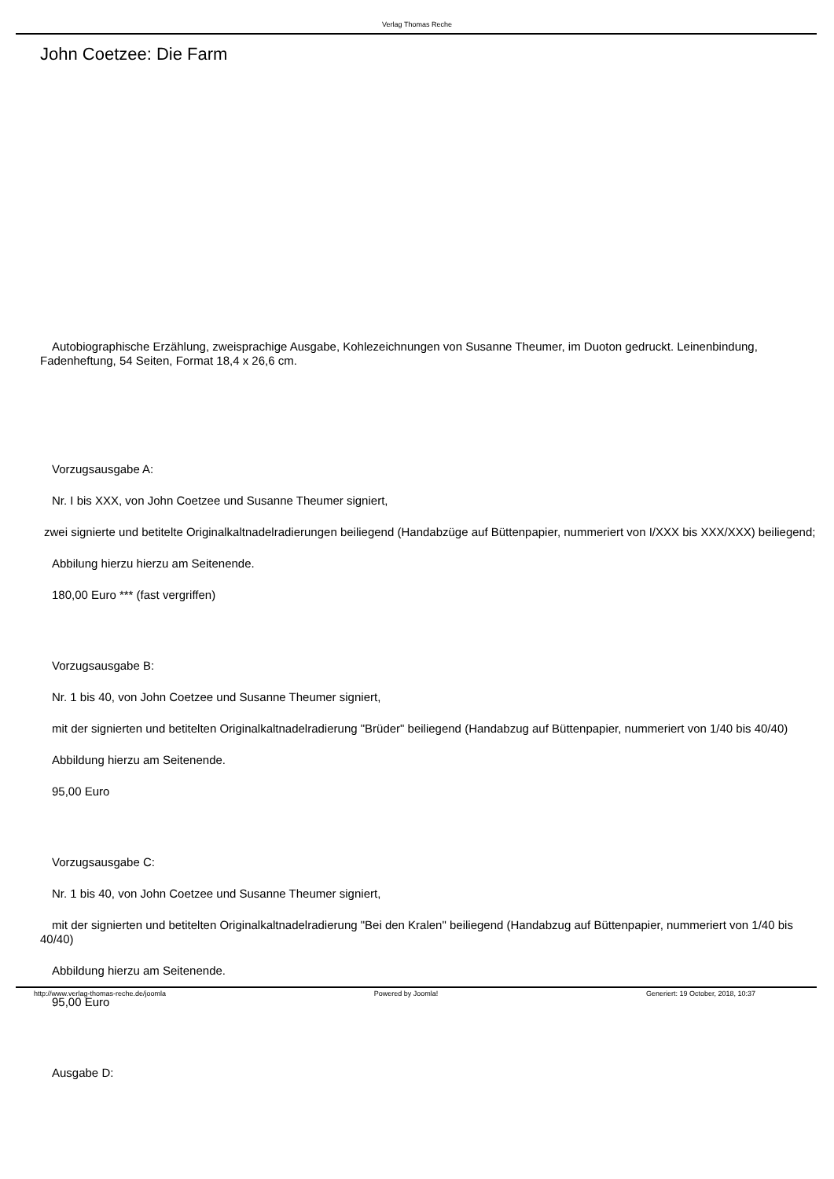Verlag Thomas Reche
John Coetzee: Die Farm
Autobiographische Erzählung, zweisprachige Ausgabe, Kohlezeichnungen von Susanne Theumer, im Duoton gedruckt. Leinenbindung, Fadenheftung, 54 Seiten, Format 18,4 x 26,6 cm.
Vorzugsausgabe A:
Nr. I bis XXX, von John Coetzee und Susanne Theumer signiert,
zwei signierte und betitelte Originalkaltnadelradierungen beiliegend (Handabzüge auf Büttenpapier, nummeriert von I/XXX bis XXX/XXX) beiliegend;
Abbilung hierzu hierzu am Seitenende.
180,00 Euro *** (fast vergriffen)
Vorzugsausgabe B:
Nr. 1 bis 40, von John Coetzee und Susanne Theumer signiert,
mit der signierten und betitelten Originalkaltnadelradierung "Brüder" beiliegend (Handabzug auf Büttenpapier, nummeriert von 1/40 bis 40/40)
Abbildung hierzu am Seitenende.
95,00 Euro
Vorzugsausgabe C:
Nr. 1 bis 40, von John Coetzee und Susanne Theumer signiert,
mit der signierten und betitelten Originalkaltnadelradierung "Bei den Kralen" beiliegend (Handabzug auf Büttenpapier, nummeriert von 1/40 bis 40/40)
Abbildung hierzu am Seitenende.
95,00 Euro
Ausgabe D:
http://www.verlag-thomas-reche.de/joomla Powered by Joomla! Generiert: 19 October, 2018, 10:37